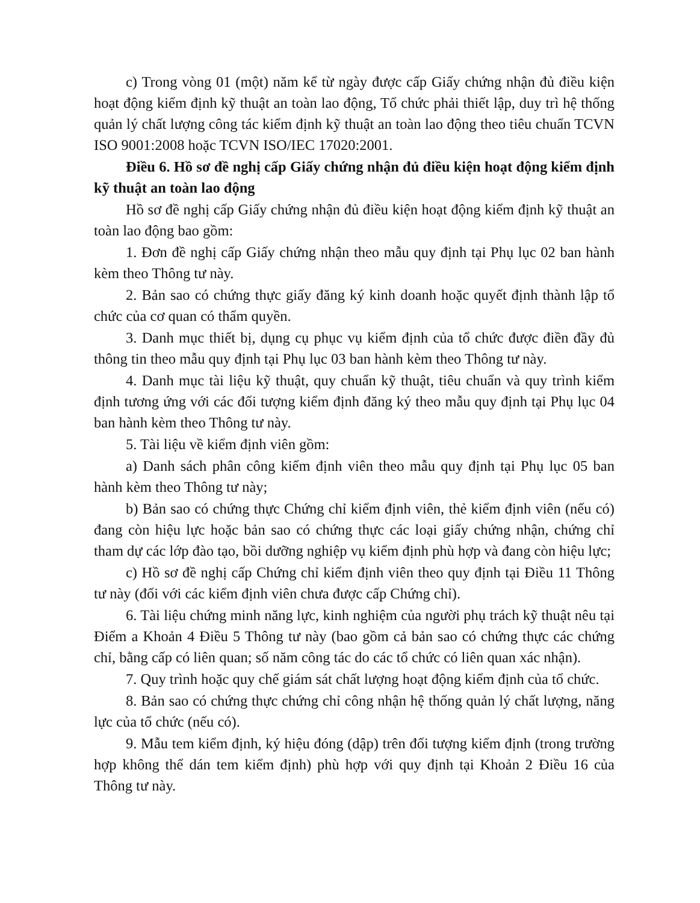c) Trong vòng 01 (một) năm kể từ ngày được cấp Giấy chứng nhận đủ điều kiện hoạt động kiểm định kỹ thuật an toàn lao động, Tổ chức phải thiết lập, duy trì hệ thống quản lý chất lượng công tác kiểm định kỹ thuật an toàn lao động theo tiêu chuẩn TCVN ISO 9001:2008 hoặc TCVN ISO/IEC 17020:2001.
Điều 6. Hồ sơ đề nghị cấp Giấy chứng nhận đủ điều kiện hoạt động kiểm định kỹ thuật an toàn lao động
Hồ sơ đề nghị cấp Giấy chứng nhận đủ điều kiện hoạt động kiểm định kỹ thuật an toàn lao động bao gồm:
1. Đơn đề nghị cấp Giấy chứng nhận theo mẫu quy định tại Phụ lục 02 ban hành kèm theo Thông tư này.
2. Bản sao có chứng thực giấy đăng ký kinh doanh hoặc quyết định thành lập tổ chức của cơ quan có thẩm quyền.
3. Danh mục thiết bị, dụng cụ phục vụ kiểm định của tổ chức được điền đầy đủ thông tin theo mẫu quy định tại Phụ lục 03 ban hành kèm theo Thông tư này.
4. Danh mục tài liệu kỹ thuật, quy chuẩn kỹ thuật, tiêu chuẩn và quy trình kiểm định tương ứng với các đối tượng kiểm định đăng ký theo mẫu quy định tại Phụ lục 04 ban hành kèm theo Thông tư này.
5. Tài liệu về kiểm định viên gồm:
a) Danh sách phân công kiểm định viên theo mẫu quy định tại Phụ lục 05 ban hành kèm theo Thông tư này;
b) Bản sao có chứng thực Chứng chỉ kiểm định viên, thẻ kiểm định viên (nếu có) đang còn hiệu lực hoặc bản sao có chứng thực các loại giấy chứng nhận, chứng chỉ tham dự các lớp đào tạo, bồi dưỡng nghiệp vụ kiểm định phù hợp và đang còn hiệu lực;
c) Hồ sơ đề nghị cấp Chứng chỉ kiểm định viên theo quy định tại Điều 11 Thông tư này (đối với các kiểm định viên chưa được cấp Chứng chỉ).
6. Tài liệu chứng minh năng lực, kinh nghiệm của người phụ trách kỹ thuật nêu tại Điểm a Khoản 4 Điều 5 Thông tư này (bao gồm cả bản sao có chứng thực các chứng chỉ, bằng cấp có liên quan; số năm công tác do các tổ chức có liên quan xác nhận).
7. Quy trình hoặc quy chế giám sát chất lượng hoạt động kiểm định của tổ chức.
8. Bản sao có chứng thực chứng chỉ công nhận hệ thống quản lý chất lượng, năng lực của tổ chức (nếu có).
9. Mẫu tem kiểm định, ký hiệu đóng (dập) trên đối tượng kiểm định (trong trường hợp không thể dán tem kiểm định) phù hợp với quy định tại Khoản 2 Điều 16 của Thông tư này.